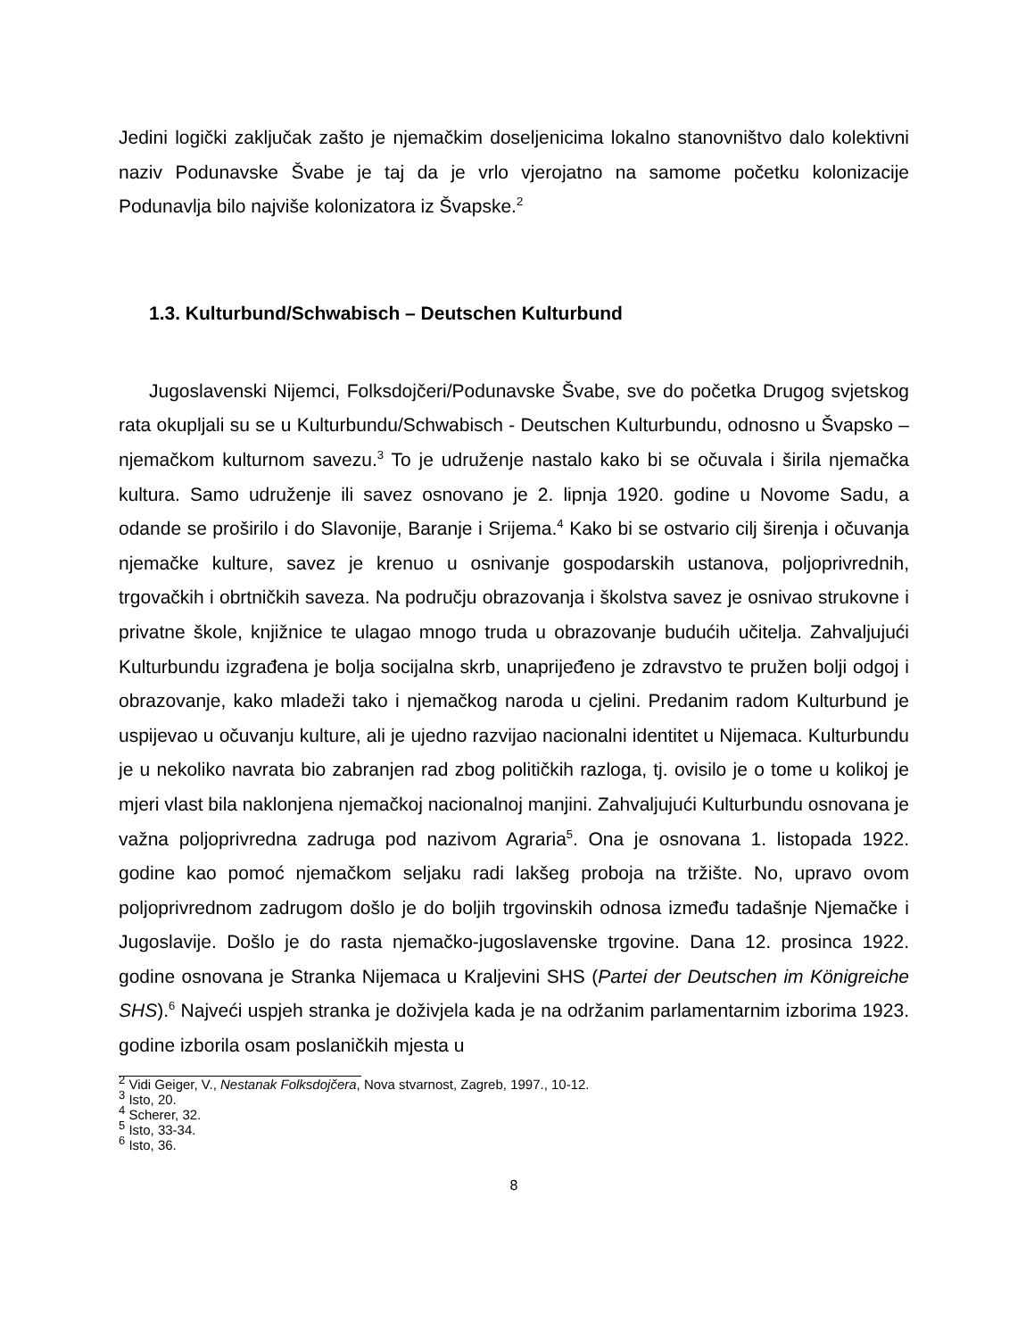Jedini logički zaključak zašto je njemačkim doseljenicima lokalno stanovništvo dalo kolektivni naziv Podunavske Švabe je taj da je vrlo vjerojatno na samome početku kolonizacije Podunavlja bilo najviše kolonizatora iz Švapske.<sup>2</sup>
1.3. Kulturbund/Schwabisch – Deutschen Kulturbund
Jugoslavenski Nijemci, Folksdojčeri/Podunavske Švabe, sve do početka Drugog svjetskog rata okupljali su se u Kulturbundu/Schwabisch - Deutschen Kulturbundu, odnosno u Švapsko – njemačkom kulturnom savezu.<sup>3</sup> To je udruženje nastalo kako bi se očuvala i širila njemačka kultura. Samo udruženje ili savez osnovano je 2. lipnja 1920. godine u Novome Sadu, a odande se proširilo i do Slavonije, Baranje i Srijema.<sup>4</sup> Kako bi se ostvario cilj širenja i očuvanja njemačke kulture, savez je krenuo u osnivanje gospodarskih ustanova, poljoprivrednih, trgovačkih i obrtničkih saveza. Na području obrazovanja i školstva savez je osnivao strukovne i privatne škole, knjižnice te ulagao mnogo truda u obrazovanje budućih učitelja. Zahvaljujući Kulturbundu izgrađena je bolja socijalna skrb, unaprijeđeno je zdravstvo te pružen bolji odgoj i obrazovanje, kako mladeži tako i njemačkog naroda u cjelini. Predanim radom Kulturbund je uspijevao u očuvanju kulture, ali je ujedno razvijao nacionalni identitet u Nijemaca. Kulturbundu je u nekoliko navrata bio zabranjen rad zbog političkih razloga, tj. ovisilo je o tome u kolikoj je mjeri vlast bila naklonjena njemačkoj nacionalnoj manjini. Zahvaljujući Kulturbundu osnovana je važna poljoprivredna zadruga pod nazivom Agraria<sup>5</sup>. Ona je osnovana 1. listopada 1922. godine kao pomoć njemačkom seljaku radi lakšeg proboja na tržište. No, upravo ovom poljoprivrednom zadrugom došlo je do boljih trgovinskih odnosa između tadašnje Njemačke i Jugoslavije. Došlo je do rasta njemačko-jugoslavenske trgovine. Dana 12. prosinca 1922. godine osnovana je Stranka Nijemaca u Kraljevini SHS (Partei der Deutschen im Königreiche SHS).<sup>6</sup> Najveći uspjeh stranka je doživjela kada je na održanim parlamentarnim izborima 1923. godine izborila osam poslaničkih mjesta u
<sup>2</sup> Vidi Geiger, V., Nestanak Folksdojčera, Nova stvarnost, Zagreb, 1997., 10-12.
<sup>3</sup> Isto, 20.
<sup>4</sup> Scherer, 32.
<sup>5</sup> Isto, 33-34.
<sup>6</sup> Isto, 36.
8